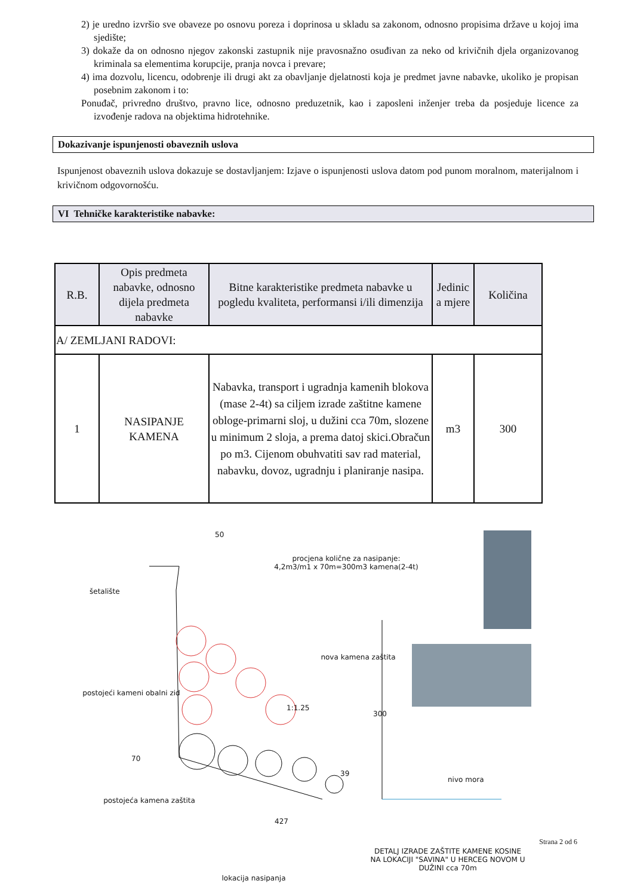2) je uredno izvršio sve obaveze po osnovu poreza i doprinosa u skladu sa zakonom, odnosno propisima države u kojoj ima sjedište;
3) dokaže da on odnosno njegov zakonski zastupnik nije pravosnažno osuđivan za neko od krivičnih djela organizovanog kriminala sa elementima korupcije, pranja novca i prevare;
4) ima dozvolu, licencu, odobrenje ili drugi akt za obavljanje djelatnosti koja je predmet javne nabavke, ukoliko je propisan posebnim zakonom i to:
Ponuđač, privredno društvo, pravno lice, odnosno preduzetnik, kao i zaposleni inženjer treba da posjeduje licence za izvođenje radova na objektima hidrotehnike.
Dokazivanje ispunjenosti obaveznih uslova
Ispunjenost obaveznih uslova dokazuje se dostavljanjem: Izjave o ispunjenosti uslova datom pod punom moralnom, materijalnom i krivičnom odgovornošću.
VI Tehničke karakteristike nabavke:
| R.B. | Opis predmeta nabavke, odnosno dijela predmeta nabavke | Bitne karakteristike predmeta nabavke u pogledu kvaliteta, performansi i/ili dimenzija | Jedinic a mjere | Količina |
| --- | --- | --- | --- | --- |
| A/ ZEMLJANI RADOVI: | | | | |
| 1 | NASIPANJE KAMENA | Nabavka, transport i ugradnja kamenih blokova (mase 2-4t) sa ciljem izrade zaštitne kamene obloge-primarni sloj, u dužini cca 70m, slozene u minimum 2 sloja, a prema datoj skici.Obračun po m3. Cijenom obuhvatiti sav rad material, nabavku, dovoz, ugradnju i planiranje nasipa. | m3 | 300 |
procjena količne za nasipanje:
4,2m3/m1 x 70m=300m3 kamena(2-4t)
50
šetalište
nova kamena zaštita
postojeći kameni obalni zid
1:1.25
300
70
39
nivo mora
postojeća kamena zaštita
427
lokacija nasipanja
DETALJ IZRADE ZAŠTITE KAMENE KOSINE NA LOKACIJI "SAVINA" U HERCEG NOVOM U DUŽINI cca 70m
Strana 2 od 6